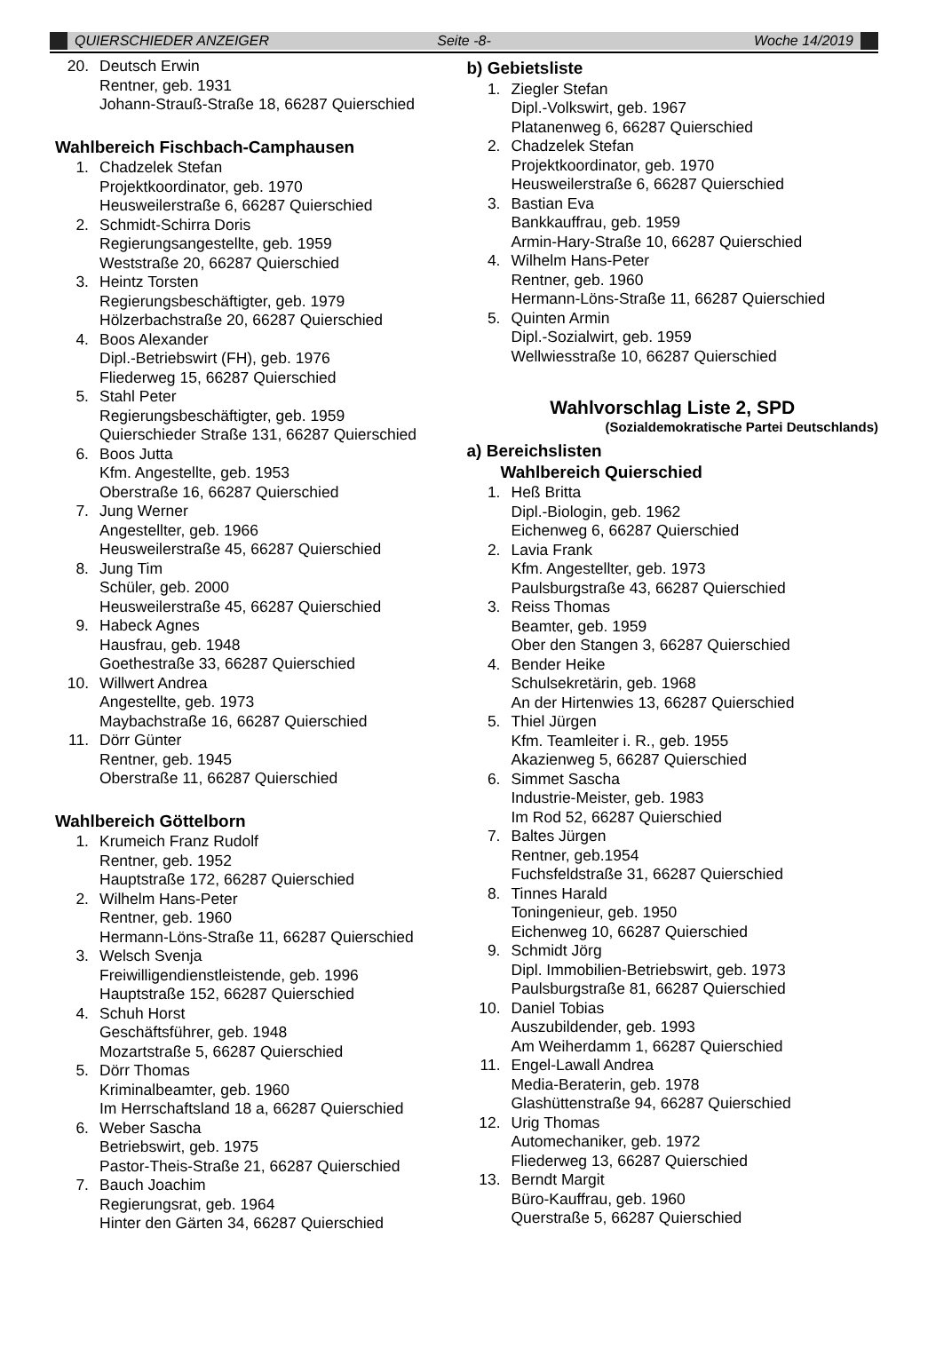QUIERSCHIEDER ANZEIGER Seite -8- Woche 14/2019
20. Deutsch Erwin
Rentner, geb. 1931
Johann-Strauß-Straße 18, 66287 Quierschied
Wahlbereich Fischbach-Camphausen
1. Chadzelek Stefan
Projektkoordinator, geb. 1970
Heusweilerstraße 6, 66287 Quierschied
2. Schmidt-Schirra Doris
Regierungsangestellte, geb. 1959
Weststraße 20, 66287 Quierschied
3. Heintz Torsten
Regierungsbeschäftigter, geb. 1979
Hölzerbachstraße 20, 66287 Quierschied
4. Boos Alexander
Dipl.-Betriebswirt (FH), geb. 1976
Fliederweg 15, 66287 Quierschied
5. Stahl Peter
Regierungsbeschäftigter, geb. 1959
Quierschieder Straße 131, 66287 Quierschied
6. Boos Jutta
Kfm. Angestellte, geb. 1953
Oberstraße 16, 66287 Quierschied
7. Jung Werner
Angestellter, geb. 1966
Heusweilerstraße 45, 66287 Quierschied
8. Jung Tim
Schüler, geb. 2000
Heusweilerstraße 45, 66287 Quierschied
9. Habeck Agnes
Hausfrau, geb. 1948
Goethestraße 33, 66287 Quierschied
10. Willwert Andrea
Angestellte, geb. 1973
Maybachstraße 16, 66287 Quierschied
11. Dörr Günter
Rentner, geb. 1945
Oberstraße 11, 66287 Quierschied
Wahlbereich Göttelborn
1. Krumeich Franz Rudolf
Rentner, geb. 1952
Hauptstraße 172, 66287 Quierschied
2. Wilhelm Hans-Peter
Rentner, geb. 1960
Hermann-Löns-Straße 11, 66287 Quierschied
3. Welsch Svenja
Freiwilligendienstleistende, geb. 1996
Hauptstraße 152, 66287 Quierschied
4. Schuh Horst
Geschäftsführer, geb. 1948
Mozartstraße 5, 66287 Quierschied
5. Dörr Thomas
Kriminalbeamter, geb. 1960
Im Herrschaftsland 18 a, 66287 Quierschied
6. Weber Sascha
Betriebswirt, geb. 1975
Pastor-Theis-Straße 21, 66287 Quierschied
7. Bauch Joachim
Regierungsrat, geb. 1964
Hinter den Gärten 34, 66287 Quierschied
b) Gebietsliste
1. Ziegler Stefan
Dipl.-Volkswirt, geb. 1967
Platanenweg 6, 66287 Quierschied
2. Chadzelek Stefan
Projektkoordinator, geb. 1970
Heusweilerstraße 6, 66287 Quierschied
3. Bastian Eva
Bankkauffrau, geb. 1959
Armin-Hary-Straße 10, 66287 Quierschied
4. Wilhelm Hans-Peter
Rentner, geb. 1960
Hermann-Löns-Straße 11, 66287 Quierschied
5. Quinten Armin
Dipl.-Sozialwirt, geb. 1959
Wellwiesstraße 10, 66287 Quierschied
Wahlvorschlag Liste 2, SPD
(Sozialdemokratische Partei Deutschlands)
a) Bereichslisten
Wahlbereich Quierschied
1. Heß Britta
Dipl.-Biologin, geb. 1962
Eichenweg 6, 66287 Quierschied
2. Lavia Frank
Kfm. Angestellter, geb. 1973
Paulsburgstraße 43, 66287 Quierschied
3. Reiss Thomas
Beamter, geb. 1959
Ober den Stangen 3, 66287 Quierschied
4. Bender Heike
Schulsekretärin, geb. 1968
An der Hirtenwies 13, 66287 Quierschied
5. Thiel Jürgen
Kfm. Teamleiter i. R., geb. 1955
Akazienweg 5, 66287 Quierschied
6. Simmet Sascha
Industrie-Meister, geb. 1983
Im Rod 52, 66287 Quierschied
7. Baltes Jürgen
Rentner, geb.1954
Fuchsfeldstraße 31, 66287 Quierschied
8. Tinnes Harald
Toningenieur, geb. 1950
Eichenweg 10, 66287 Quierschied
9. Schmidt Jörg
Dipl. Immobilien-Betriebswirt, geb. 1973
Paulsburgstraße 81, 66287 Quierschied
10. Daniel Tobias
Auszubildender, geb. 1993
Am Weiherdamm 1, 66287 Quierschied
11. Engel-Lawall Andrea
Media-Beraterin, geb. 1978
Glashüttenstraße 94, 66287 Quierschied
12. Urig Thomas
Automechaniker, geb. 1972
Fliederweg 13, 66287 Quierschied
13. Berndt Margit
Büro-Kauffrau, geb. 1960
Querstraße 5, 66287 Quierschied